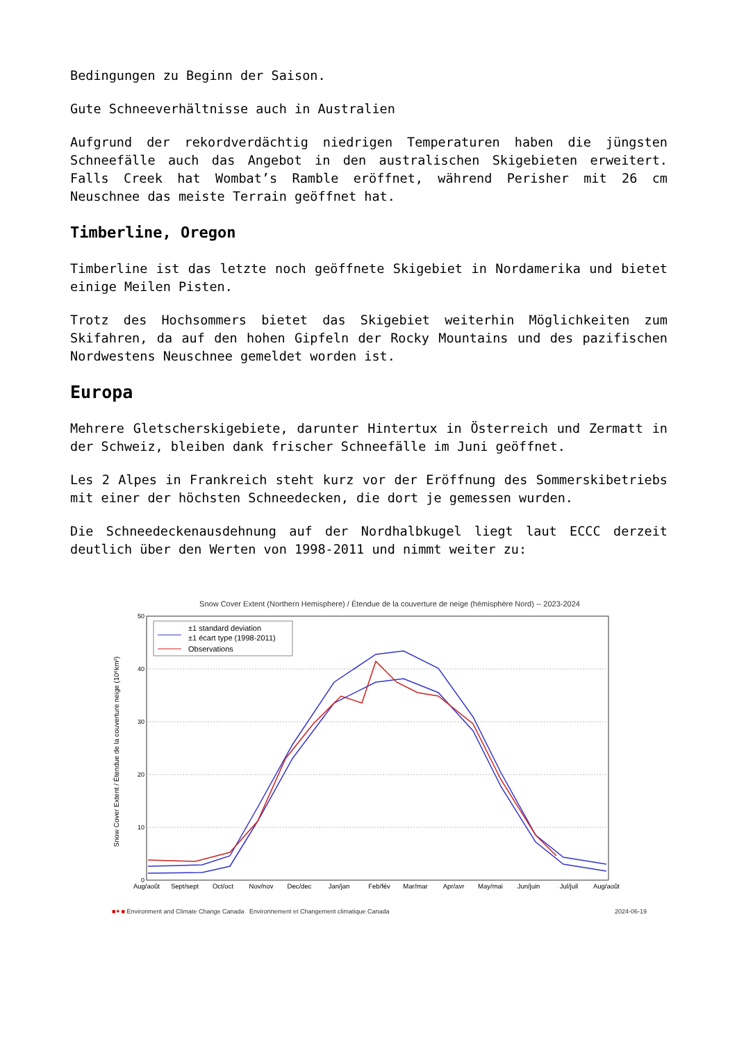Bedingungen zu Beginn der Saison.
Gute Schneeverhältnisse auch in Australien
Aufgrund der rekordverdächtig niedrigen Temperaturen haben die jüngsten Schneefälle auch das Angebot in den australischen Skigebieten erweitert. Falls Creek hat Wombat’s Ramble eröffnet, während Perisher mit 26 cm Neuschnee das meiste Terrain geöffnet hat.
Timberline, Oregon
Timberline ist das letzte noch geöffnete Skigebiet in Nordamerika und bietet einige Meilen Pisten.
Trotz des Hochsommers bietet das Skigebiet weiterhin Möglichkeiten zum Skifahren, da auf den hohen Gipfeln der Rocky Mountains und des pazifischen Nordwestens Neuschnee gemeldet worden ist.
Europa
Mehrere Gletscherskigebiete, darunter Hintertux in Österreich und Zermatt in der Schweiz, bleiben dank frischer Schneefälle im Juni geöffnet.
Les 2 Alpes in Frankreich steht kurz vor der Eröffnung des Sommerskibetriebs mit einer der höchsten Schneedecken, die dort je gemessen wurden.
Die Schneedeckenausdehnung auf der Nordhalbkugel liegt laut ECCC derzeit deutlich über den Werten von 1998-2011 und nimmt weiter zu:
Snow Cover Extent (Northern Hemisphere) / Étendue de la couverture de neige (hémisphère Nord) -- 2023-2024
Snow Cover Extent / Étendue de la couverture neige (10⁶km²)
50
40
30
20
10
0
±1 standard deviation
±1 écart type (1998-2011)
Observations
Aug/août
Sept/sept
Oct/oct
Nov/nov
Dec/dec
Jan/jan
Feb/fév
Mar/mar
Apr/avr
May/mai
Jun/juin
Jul/juil
Aug/août
■✦■ Environment and Climate Change Canada Environnement et Changement climatique Canada 2024-06-19